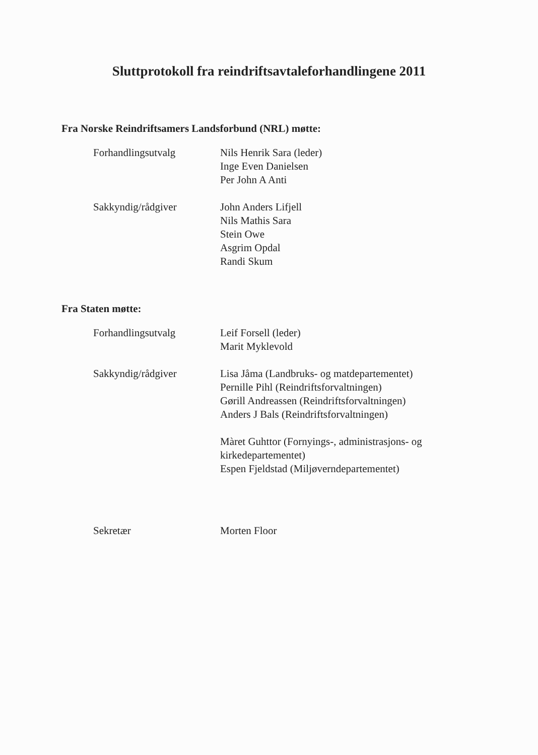Sluttprotokoll fra reindriftsavtaleforhandlingene 2011
Fra Norske Reindriftsamers Landsforbund (NRL) møtte:
Forhandlingsutvalg Nils Henrik Sara (leder)
Inge Even Danielsen
Per John A Anti
Sakkyndig/rådgiver John Anders Lifjell
Nils Mathis Sara
Stein Owe
Asgrim Opdal
Randi Skum
Fra Staten møtte:
Forhandlingsutvalg Leif Forsell (leder)
Marit Myklevold
Sakkyndig/rådgiver Lisa Jåma (Landbruks- og matdepartementet)
Pernille Pihl (Reindriftsforvaltningen)
Gørill Andreassen (Reindriftsforvaltningen)
Anders J Bals (Reindriftsforvaltningen)
Màret Guhttor (Fornyings-, administrasjons- og kirkedepartementet)
Espen Fjeldstad (Miljøverndepartementet)
Sekretær Morten Floor